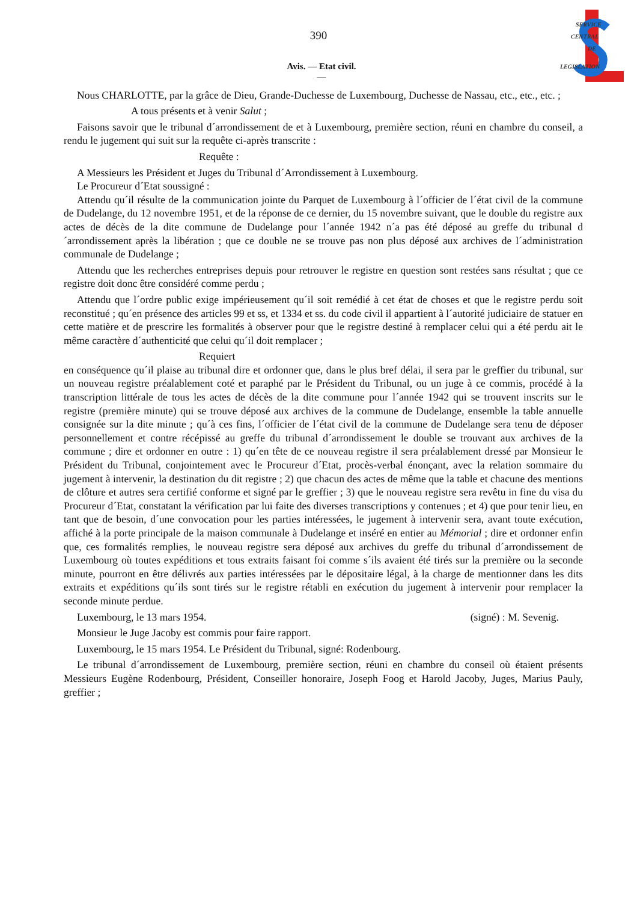SERVICE
CENTRAL
DE
LEGISLATION
390
Avis. — Etat civil.
—
Nous CHARLOTTE, par la grâce de Dieu, Grande-Duchesse de Luxembourg, Duchesse de Nassau, etc., etc., etc. ;
A tous présents et à venir Salut ;
Faisons savoir que le tribunal d´arrondissement de et à Luxembourg, première section, réuni en chambre du conseil, a rendu le jugement qui suit sur la requête ci-après transcrite :
Requête :
A Messieurs les Président et Juges du Tribunal d´Arrondissement à Luxembourg.
Le Procureur d´Etat soussigné :
Attendu qu´il résulte de la communication jointe du Parquet de Luxembourg à l´officier de l´état civil de la commune de Dudelange, du 12 novembre 1951, et de la réponse de ce dernier, du 15 novembre suivant, que le double du registre aux actes de décès de la dite commune de Dudelange pour l´année 1942 n´a pas été déposé au greffe du tribunal d´arrondissement après la libération ; que ce double ne se trouve pas non plus déposé aux archives de l´administration communale de Dudelange ;
Attendu que les recherches entreprises depuis pour retrouver le registre en question sont restées sans résultat ; que ce registre doit donc être considéré comme perdu ;
Attendu que l´ordre public exige impérieusement qu´il soit remédié à cet état de choses et que le registre perdu soit reconstitué ; qu´en présence des articles 99 et ss, et 1334 et ss. du code civil il appartient à l´autorité judiciaire de statuer en cette matière et de prescrire les formalités à observer pour que le registre destiné à remplacer celui qui a été perdu ait le même caractère d´authenticité que celui qu´il doit remplacer ;
Requiert
en conséquence qu´il plaise au tribunal dire et ordonner que, dans le plus bref délai, il sera par le greffier du tribunal, sur un nouveau registre préalablement coté et paraphé par le Président du Tribunal, ou un juge à ce commis, procédé à la transcription littérale de tous les actes de décès de la dite commune pour l´année 1942 qui se trouvent inscrits sur le registre (première minute) qui se trouve déposé aux archives de la commune de Dudelange, ensemble la table annuelle consignée sur la dite minute ; qu´à ces fins, l´officier de l´état civil de la commune de Dudelange sera tenu de déposer personnellement et contre récépissé au greffe du tribunal d´arrondissement le double se trouvant aux archives de la commune ; dire et ordonner en outre : 1) qu´en tête de ce nouveau registre il sera préalablement dressé par Monsieur le Président du Tribunal, conjointement avec le Procureur d´Etat, procès-verbal énonçant, avec la relation sommaire du jugement à intervenir, la destination du dit registre ; 2) que chacun des actes de même que la table et chacune des mentions de clôture et autres sera certifié conforme et signé par le greffier ; 3) que le nouveau registre sera revêtu in fine du visa du Procureur d´Etat, constatant la vérification par lui faite des diverses transcriptions y contenues ; et 4) que pour tenir lieu, en tant que de besoin, d´une convocation pour les parties intéressées, le jugement à intervenir sera, avant toute exécution, affiché à la porte principale de la maison communale à Dudelange et inséré en entier au Mémorial ; dire et ordonner enfin que, ces formalités remplies, le nouveau registre sera déposé aux archives du greffe du tribunal d´arrondissement de Luxembourg où toutes expéditions et tous extraits faisant foi comme s´ils avaient été tirés sur la première ou la seconde minute, pourront en être délivrés aux parties intéressées par le dépositaire légal, à la charge de mentionner dans les dits extraits et expéditions qu´ils sont tirés sur le registre rétabli en exécution du jugement à intervenir pour remplacer la seconde minute perdue.
Luxembourg, le 13 mars 1954. (signé) : M. Sevenig.
Monsieur le Juge Jacoby est commis pour faire rapport.
Luxembourg, le 15 mars 1954. Le Président du Tribunal, signé: Rodenbourg.
Le tribunal d´arrondissement de Luxembourg, première section, réuni en chambre du conseil où étaient présents Messieurs Eugène Rodenbourg, Président, Conseiller honoraire, Joseph Foog et Harold Jacoby, Juges, Marius Pauly, greffier ;